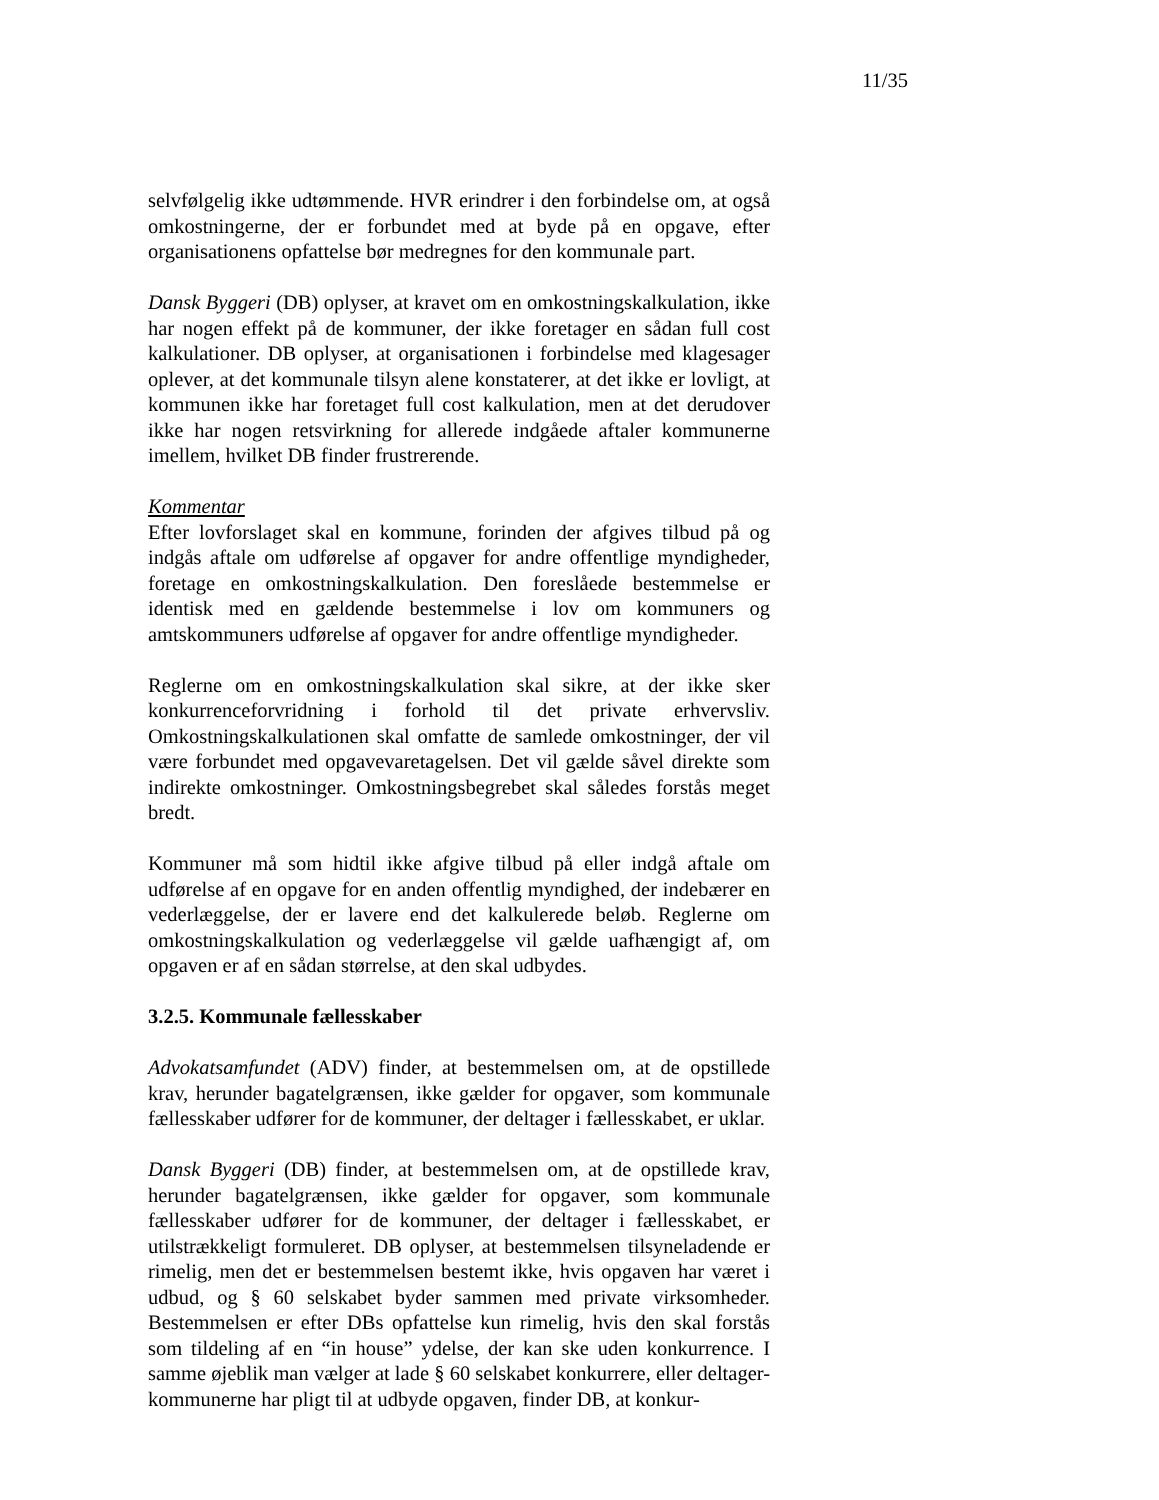11/35
selvfølgelig ikke udtømmende. HVR erindrer i den forbindelse om, at også omkostningerne, der er forbundet med at byde på en opgave, efter organisationens opfattelse bør medregnes for den kommunale part.
Dansk Byggeri (DB) oplyser, at kravet om en omkostningskalkulation, ikke har nogen effekt på de kommuner, der ikke foretager en sådan full cost kalkulationer. DB oplyser, at organisationen i forbindelse med klagesager oplever, at det kommunale tilsyn alene konstaterer, at det ikke er lovligt, at kommunen ikke har foretaget full cost kalkulation, men at det derudover ikke har nogen retsvirkning for allerede indgåede aftaler kommunerne imellem, hvilket DB finder frustrerende.
Kommentar
Efter lovforslaget skal en kommune, forinden der afgives tilbud på og indgås aftale om udførelse af opgaver for andre offentlige myndigheder, foretage en omkostningskalkulation. Den foreslåede bestemmelse er identisk med en gældende bestemmelse i lov om kommuners og amtskommuners udførelse af opgaver for andre offentlige myndigheder.
Reglerne om en omkostningskalkulation skal sikre, at der ikke sker konkurrenceforvridning i forhold til det private erhvervsliv. Omkostningskalkulationen skal omfatte de samlede omkostninger, der vil være forbundet med opgavevaretagelsen. Det vil gælde såvel direkte som indirekte omkostninger. Omkostningsbegrebet skal således forstås meget bredt.
Kommuner må som hidtil ikke afgive tilbud på eller indgå aftale om udførelse af en opgave for en anden offentlig myndighed, der indebærer en vederlæggelse, der er lavere end det kalkulerede beløb. Reglerne om omkostningskalkulation og vederlæggelse vil gælde uafhængigt af, om opgaven er af en sådan størrelse, at den skal udbydes.
3.2.5. Kommunale fællesskaber
Advokatsamfundet (ADV) finder, at bestemmelsen om, at de opstillede krav, herunder bagatelgrænsen, ikke gælder for opgaver, som kommunale fællesskaber udfører for de kommuner, der deltager i fællesskabet, er uklar.
Dansk Byggeri (DB) finder, at bestemmelsen om, at de opstillede krav, herunder bagatelgrænsen, ikke gælder for opgaver, som kommunale fællesskaber udfører for de kommuner, der deltager i fællesskabet, er utilstrækkeligt formuleret. DB oplyser, at bestemmelsen tilsyneladende er rimelig, men det er bestemmelsen bestemt ikke, hvis opgaven har været i udbud, og § 60 selskabet byder sammen med private virksomheder. Bestemmelsen er efter DBs opfattelse kun rimelig, hvis den skal forstås som tildeling af en “in house” ydelse, der kan ske uden konkurrence. I samme øjeblik man vælger at lade § 60 selskabet konkurrere, eller deltager-kommunerne har pligt til at udbyde opgaven, finder DB, at konkur-